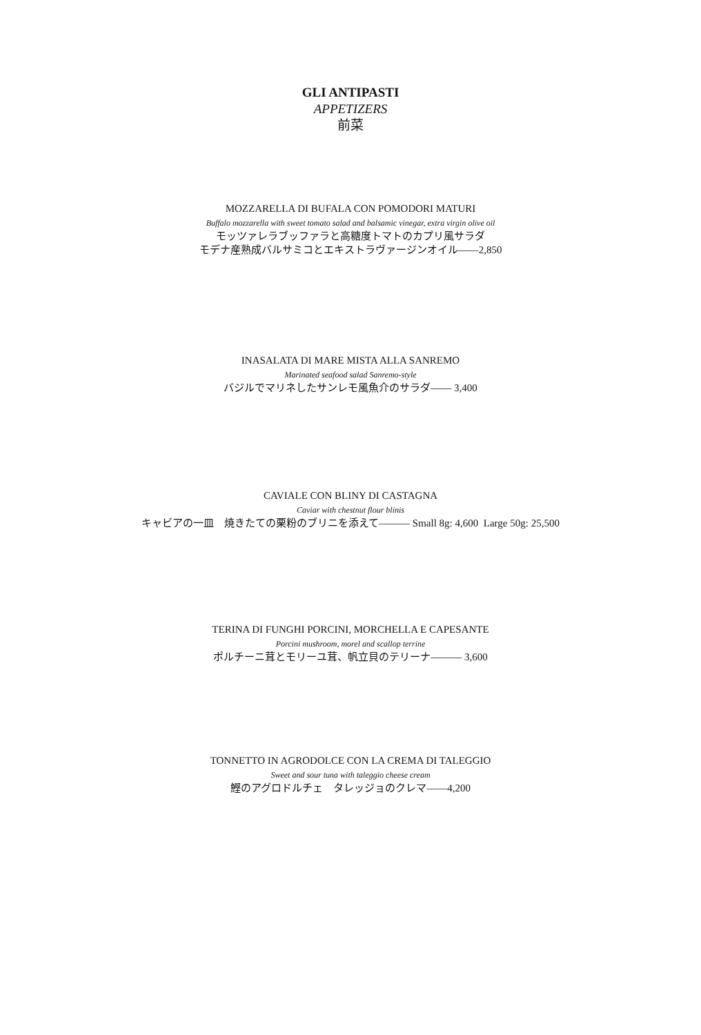GLI ANTIPASTI
APPETIZERS
前菜
MOZZARELLA DI BUFALA CON POMODORI MATURI
Buffalo mozzarella with sweet tomato salad and balsamic vinegar, extra virgin olive oil
モッツァレラブッファラと高糖度トマトのカプリ風サラダ
モデナ産熟成バルサミコとエキストラヴァージンオイル――2,850
INASALATA DI MARE MISTA ALLA SANREMO
Marinated seafood salad Sanremo-style
バジルでマリネしたサンレモ風魚介のサラダ―― 3,400
CAVIALE CON BLINY DI CASTAGNA
Caviar with chestnut flour blinis
キャビアの一皿　焼きたての栗粉のブリニを添えて――― Small 8g: 4,600 Large 50g: 25,500
TERINA DI FUNGHI PORCINI, MORCHELLA E CAPESANTE
Porcini mushroom, morel and scallop terrine
ポルチーニ茸とモリーユ茸、帆立貝のテリーナ――― 3,600
TONNETTO IN AGRODOLCE CON LA CREMA DI TALEGGIO
Sweet and sour tuna with taleggio cheese cream
鰹のアグロドルチェ　タレッジョのクレマ――4,200